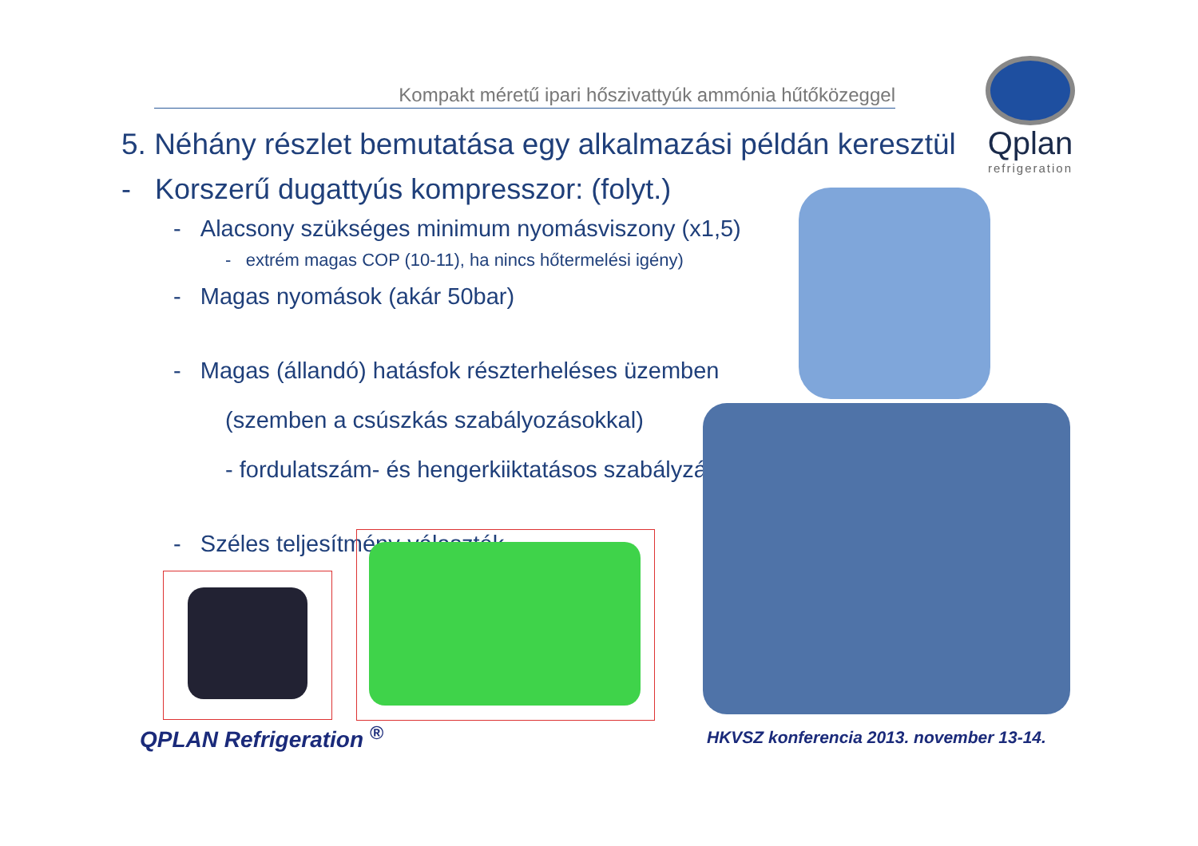Kompakt méretű ipari hőszivattyúk ammónia hűtőközeggel
Qplan
refrigeration
5. Néhány részlet bemutatása egy alkalmazási példán keresztül
- Korszerű dugattyús kompresszor: (folyt.)
- Alacsony szükséges minimum nyomásviszony (x1,5)
- extrém magas COP (10-11), ha nincs hőtermelési igény)
- Magas nyomások (akár 50bar)
- Magas (állandó) hatásfok részterheléses üzemben
(szemben a csúszkás szabályozásokkal)
- fordulatszám- és hengerkiiktatásos szabályzás
- Széles teljesítmény-választék
QPLAN Refrigeration <sup>®</sup>
HKVSZ konferencia 2013. november 13-14.